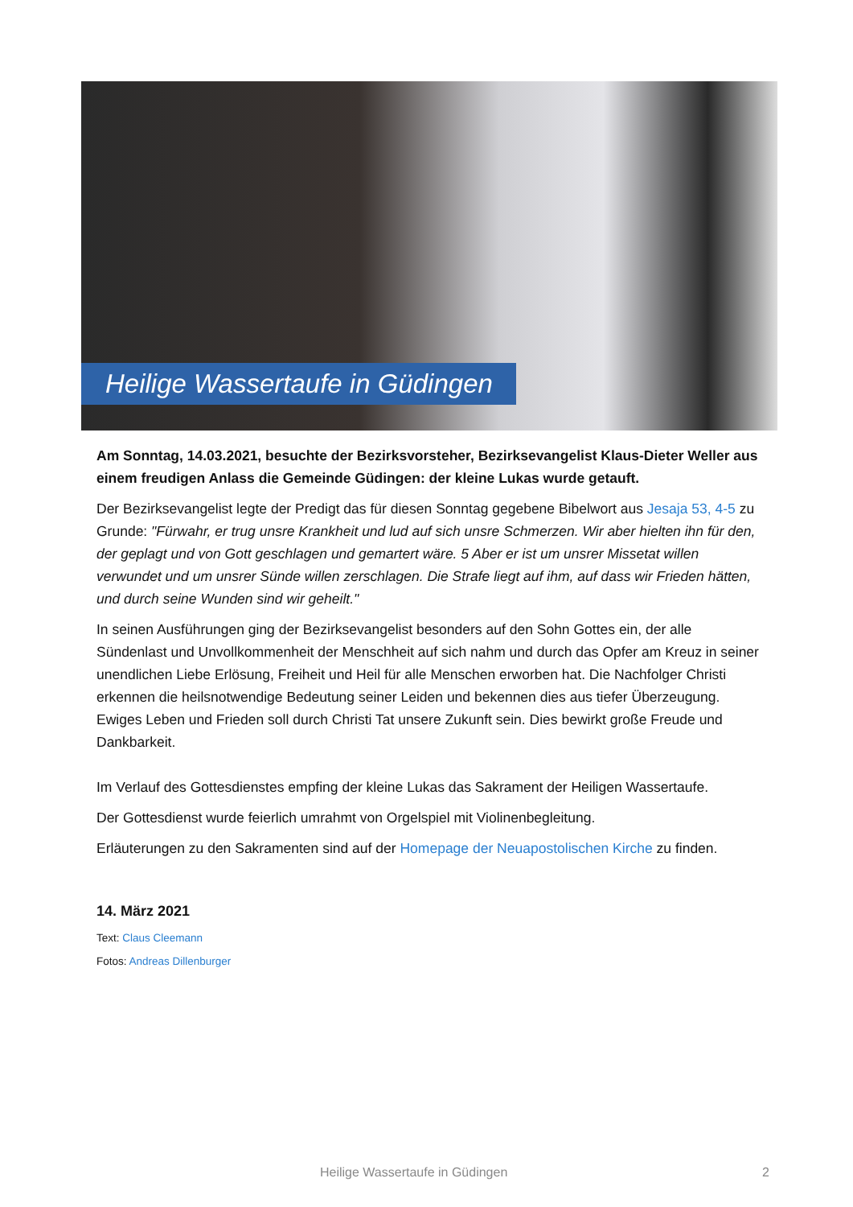Heilige Wassertaufe in Güdingen
Am Sonntag, 14.03.2021, besuchte der Bezirksvorsteher, Bezirksevangelist Klaus-Dieter Weller aus einem freudigen Anlass die Gemeinde Güdingen: der kleine Lukas wurde getauft.
Der Bezirksevangelist legte der Predigt das für diesen Sonntag gegebene Bibelwort aus Jesaja 53, 4-5 zu Grunde: "Fürwahr, er trug unsre Krankheit und lud auf sich unsre Schmerzen. Wir aber hielten ihn für den, der geplagt und von Gott geschlagen und gemartert wäre. 5 Aber er ist um unsrer Missetat willen verwundet und um unsrer Sünde willen zerschlagen. Die Strafe liegt auf ihm, auf dass wir Frieden hätten, und durch seine Wunden sind wir geheilt."
In seinen Ausführungen ging der Bezirksevangelist besonders auf den Sohn Gottes ein, der alle Sündenlast und Unvollkommenheit der Menschheit auf sich nahm und durch das Opfer am Kreuz in seiner unendlichen Liebe Erlösung, Freiheit und Heil für alle Menschen erworben hat. Die Nachfolger Christi erkennen die heilsnotwendige Bedeutung seiner Leiden und bekennen dies aus tiefer Überzeugung. Ewiges Leben und Frieden soll durch Christi Tat unsere Zukunft sein. Dies bewirkt große Freude und Dankbarkeit.
Im Verlauf des Gottesdienstes empfing der kleine Lukas das Sakrament der Heiligen Wassertaufe.
Der Gottesdienst wurde feierlich umrahmt von Orgelspiel mit Violinenbegleitung.
Erläuterungen zu den Sakramenten sind auf der Homepage der Neuapostolischen Kirche zu finden.
14. März 2021
Text: Claus Cleemann
Fotos: Andreas Dillenburger
Heilige Wassertaufe in Güdingen 2